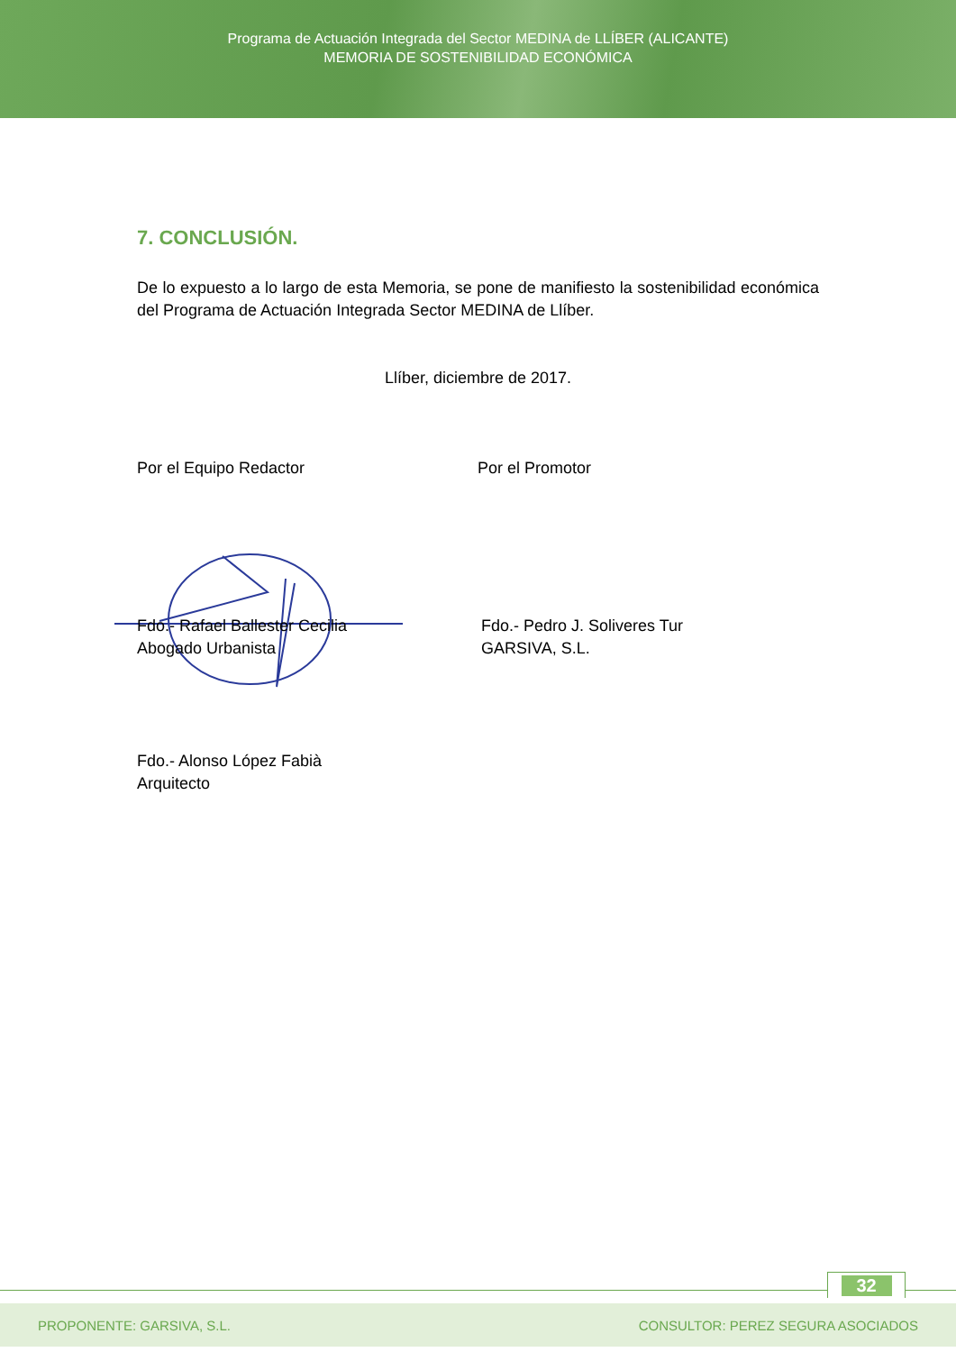Programa de Actuación Integrada del Sector MEDINA de LLÍBER (ALICANTE)
MEMORIA DE SOSTENIBILIDAD ECONÓMICA
7. CONCLUSIÓN.
De lo expuesto a lo largo de esta Memoria, se pone de manifiesto la sostenibilidad económica del Programa de Actuación Integrada Sector MEDINA de Llíber.
Llíber, diciembre de 2017.
Por el Equipo Redactor Por el Promotor
Fdo.- Rafael Ballester Cecilia
Abogado Urbanista
Fdo.- Pedro J. Soliveres Tur
GARSIVA, S.L.
Fdo.- Alonso López Fabià
Arquitecto
32
PROPONENTE: GARSIVA, S.L. CONSULTOR: PEREZ SEGURA ASOCIADOS